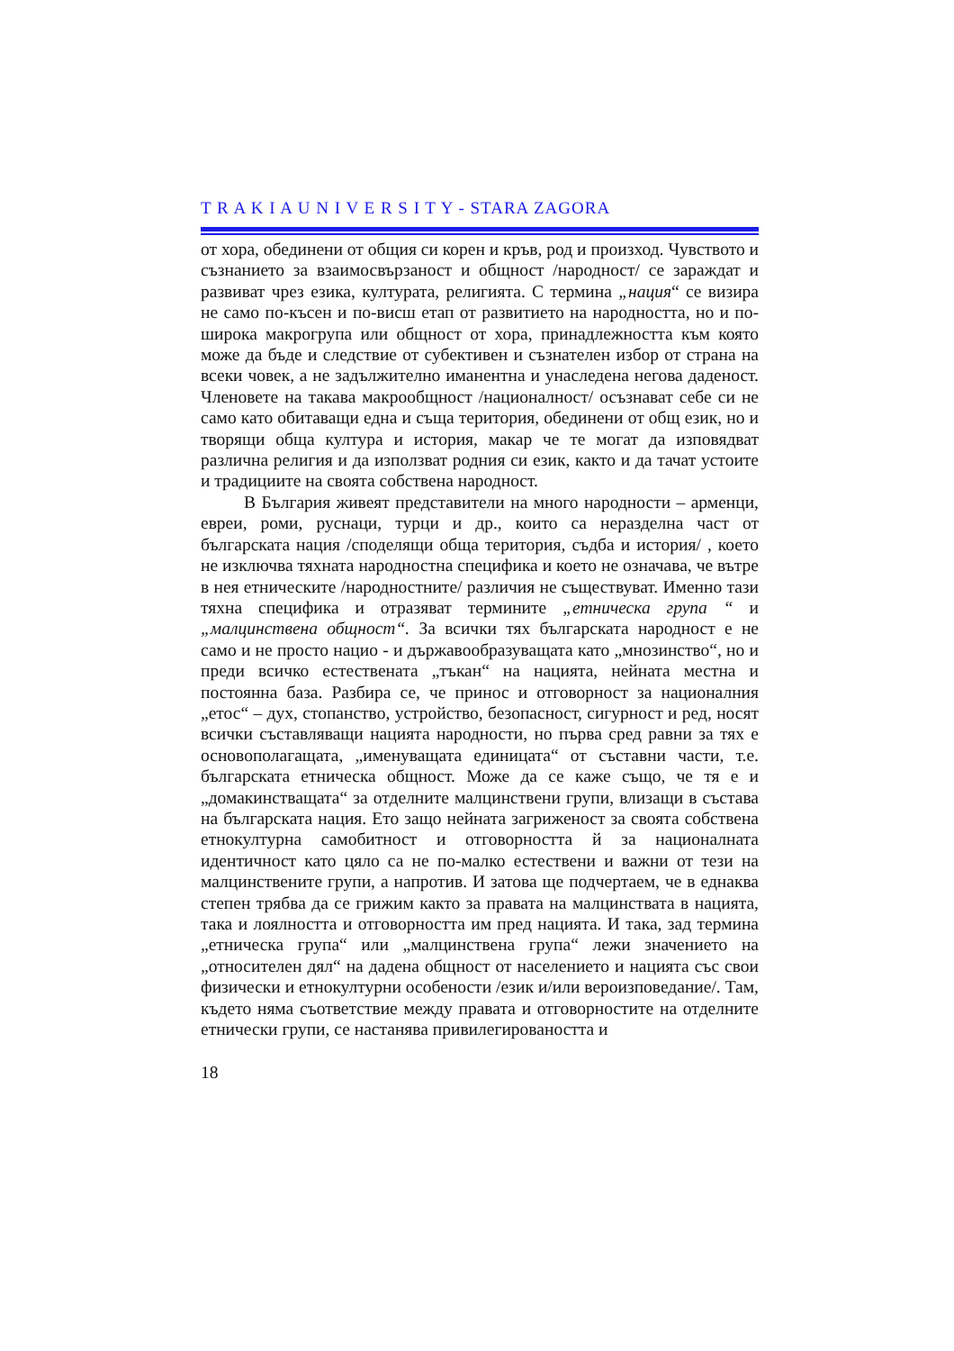T R A K I A U N I V E R S I T Y - STARA ZAGORA
от хора, обединени от общия си корен и кръв, род и произход. Чувството и съзнанието за взаимосвързаност и общност /народност/ се зараждат и развиват чрез езика, културата, религията. С термина „нация“ се визира не само по-късен и по-висш етап от развитието на народността, но и по-широка макрогрупа или общност от хора, принадлежността към която може да бъде и следствие от субективен и съзнателен избор от страна на всеки човек, а не задължително иманентна и унаследена негова даденост. Членовете на такава макрообщност /националност/ осъзнават себе си не само като обитаващи една и съща територия, обединени от общ език, но и творящи обща култура и история, макар че те могат да изповядват различна религия и да използват родния си език, както и да тачат устоите и традициите на своята собствена народност.
В България живеят представители на много народности – арменци, евреи, роми, руснаци, турци и др., които са неразделна част от българската нация /споделящи обща територия, съдба и история/ , което не изключва тяхната народностна специфика и което не означава, че вътре в нея етническите /народностните/ различия не съществуват. Именно тази тяхна специфика и отразяват термините „етническа група “ и „малцинствена общност“. За всички тях българската народност е не само и не просто нацио - и държавообразуващата като „мнозинство“, но и преди всичко естествената „тъкан“ на нацията, нейната местна и постоянна база. Разбира се, че принос и отговорност за националния „етос“ – дух, стопанство, устройство, безопасност, сигурност и ред, носят всички съставляващи нацията народности, но първа сред равни за тях е основополагащата, „именуващата единицата“ от съставни части, т.е. българската етническа общност. Може да се каже също, че тя е и „домакинстващата“ за отделните малцинствени групи, влизащи в състава на българската нация. Ето защо нейната загриженост за своята собствена етнокултурна самобитност и отговорността й за националната идентичност като цяло са не по-малко естествени и важни от тези на малцинствените групи, а напротив. И затова ще подчертаем, че в еднаква степен трябва да се грижим както за правата на малцинствата в нацията, така и лоялността и отговорността им пред нацията. И така, зад термина „етническа група“ или „малцинствена група“ лежи значението на „относителен дял“ на дадена общност от населението и нацията със свои физически и етнокултурни особености /език и/или вероизповедание/. Там, където няма съответствие между правата и отговорностите на отделните етнически групи, се настанява привилегироваността и
18